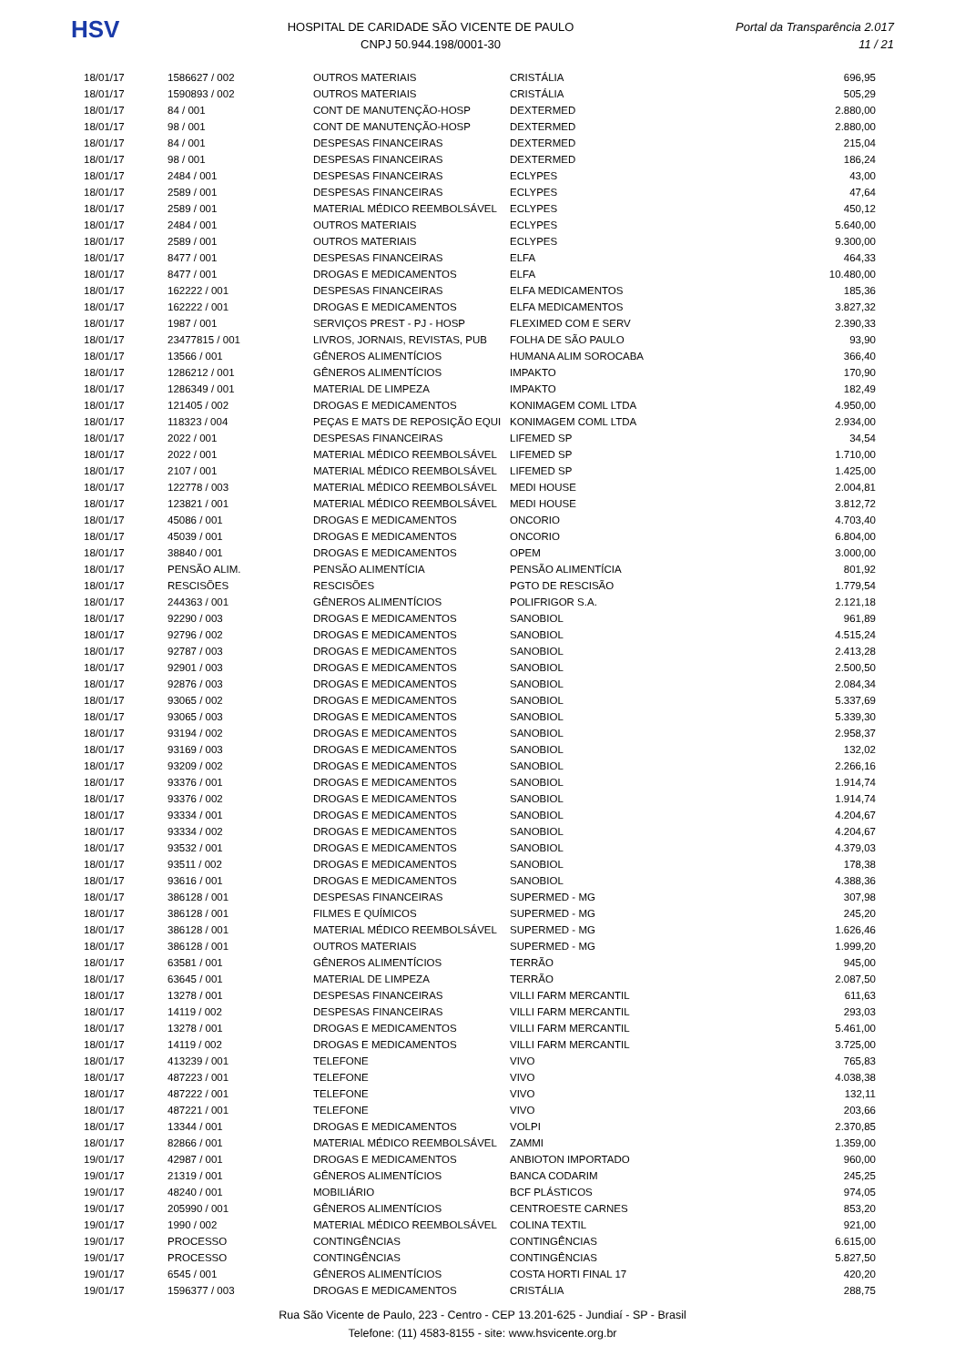HSV
HOSPITAL DE CARIDADE SÃO VICENTE DE PAULO
CNPJ 50.944.198/0001-30
Portal da Transparência 2.017
11 / 21
| 18/01/17 | 1586627 / 002 | OUTROS MATERIAIS | CRISTÁLIA | 696,95 |
| 18/01/17 | 1590893 / 002 | OUTROS MATERIAIS | CRISTÁLIA | 505,29 |
| 18/01/17 | 84 / 001 | CONT DE MANUTENÇÃO-HOSP | DEXTERMED | 2.880,00 |
| 18/01/17 | 98 / 001 | CONT DE MANUTENÇÃO-HOSP | DEXTERMED | 2.880,00 |
| 18/01/17 | 84 / 001 | DESPESAS FINANCEIRAS | DEXTERMED | 215,04 |
| 18/01/17 | 98 / 001 | DESPESAS FINANCEIRAS | DEXTERMED | 186,24 |
| 18/01/17 | 2484 / 001 | DESPESAS FINANCEIRAS | ECLYPES | 43,00 |
| 18/01/17 | 2589 / 001 | DESPESAS FINANCEIRAS | ECLYPES | 47,64 |
| 18/01/17 | 2589 / 001 | MATERIAL MÉDICO REEMBOLSÁVEL | ECLYPES | 450,12 |
| 18/01/17 | 2484 / 001 | OUTROS MATERIAIS | ECLYPES | 5.640,00 |
| 18/01/17 | 2589 / 001 | OUTROS MATERIAIS | ECLYPES | 9.300,00 |
| 18/01/17 | 8477 / 001 | DESPESAS FINANCEIRAS | ELFA | 464,33 |
| 18/01/17 | 8477 / 001 | DROGAS E MEDICAMENTOS | ELFA | 10.480,00 |
| 18/01/17 | 162222 / 001 | DESPESAS FINANCEIRAS | ELFA MEDICAMENTOS | 185,36 |
| 18/01/17 | 162222 / 001 | DROGAS E MEDICAMENTOS | ELFA MEDICAMENTOS | 3.827,32 |
| 18/01/17 | 1987 / 001 | SERVIÇOS PREST - PJ - HOSP | FLEXIMED COM E SERV | 2.390,33 |
| 18/01/17 | 23477815 / 001 | LIVROS, JORNAIS, REVISTAS, PUB | FOLHA DE SÃO PAULO | 93,90 |
| 18/01/17 | 13566 / 001 | GÊNEROS ALIMENTÍCIOS | HUMANA ALIM SOROCABA | 366,40 |
| 18/01/17 | 1286212 / 001 | GÊNEROS ALIMENTÍCIOS | IMPAKTO | 170,90 |
| 18/01/17 | 1286349 / 001 | MATERIAL DE LIMPEZA | IMPAKTO | 182,49 |
| 18/01/17 | 121405 / 002 | DROGAS E MEDICAMENTOS | KONIMAGEM COML LTDA | 4.950,00 |
| 18/01/17 | 118323 / 004 | PEÇAS E MATS DE REPOSIÇÃO EQUI | KONIMAGEM COML LTDA | 2.934,00 |
| 18/01/17 | 2022 / 001 | DESPESAS FINANCEIRAS | LIFEMED SP | 34,54 |
| 18/01/17 | 2022 / 001 | MATERIAL MÉDICO REEMBOLSÁVEL | LIFEMED SP | 1.710,00 |
| 18/01/17 | 2107 / 001 | MATERIAL MÉDICO REEMBOLSÁVEL | LIFEMED SP | 1.425,00 |
| 18/01/17 | 122778 / 003 | MATERIAL MÉDICO REEMBOLSÁVEL | MEDI HOUSE | 2.004,81 |
| 18/01/17 | 123821 / 001 | MATERIAL MÉDICO REEMBOLSÁVEL | MEDI HOUSE | 3.812,72 |
| 18/01/17 | 45086 / 001 | DROGAS E MEDICAMENTOS | ONCORIO | 4.703,40 |
| 18/01/17 | 45039 / 001 | DROGAS E MEDICAMENTOS | ONCORIO | 6.804,00 |
| 18/01/17 | 38840 / 001 | DROGAS E MEDICAMENTOS | OPEM | 3.000,00 |
| 18/01/17 | PENSÃO ALIM. | PENSÃO ALIMENTÍCIA | PENSÃO ALIMENTÍCIA | 801,92 |
| 18/01/17 | RESCISÕES | RESCISÕES | PGTO DE RESCISÃO | 1.779,54 |
| 18/01/17 | 244363 / 001 | GÊNEROS ALIMENTÍCIOS | POLIFRIGOR S.A. | 2.121,18 |
| 18/01/17 | 92290 / 003 | DROGAS E MEDICAMENTOS | SANOBIOL | 961,89 |
| 18/01/17 | 92796 / 002 | DROGAS E MEDICAMENTOS | SANOBIOL | 4.515,24 |
| 18/01/17 | 92787 / 003 | DROGAS E MEDICAMENTOS | SANOBIOL | 2.413,28 |
| 18/01/17 | 92901 / 003 | DROGAS E MEDICAMENTOS | SANOBIOL | 2.500,50 |
| 18/01/17 | 92876 / 003 | DROGAS E MEDICAMENTOS | SANOBIOL | 2.084,34 |
| 18/01/17 | 93065 / 002 | DROGAS E MEDICAMENTOS | SANOBIOL | 5.337,69 |
| 18/01/17 | 93065 / 003 | DROGAS E MEDICAMENTOS | SANOBIOL | 5.339,30 |
| 18/01/17 | 93194 / 002 | DROGAS E MEDICAMENTOS | SANOBIOL | 2.958,37 |
| 18/01/17 | 93169 / 003 | DROGAS E MEDICAMENTOS | SANOBIOL | 132,02 |
| 18/01/17 | 93209 / 002 | DROGAS E MEDICAMENTOS | SANOBIOL | 2.266,16 |
| 18/01/17 | 93376 / 001 | DROGAS E MEDICAMENTOS | SANOBIOL | 1.914,74 |
| 18/01/17 | 93376 / 002 | DROGAS E MEDICAMENTOS | SANOBIOL | 1.914,74 |
| 18/01/17 | 93334 / 001 | DROGAS E MEDICAMENTOS | SANOBIOL | 4.204,67 |
| 18/01/17 | 93334 / 002 | DROGAS E MEDICAMENTOS | SANOBIOL | 4.204,67 |
| 18/01/17 | 93532 / 001 | DROGAS E MEDICAMENTOS | SANOBIOL | 4.379,03 |
| 18/01/17 | 93511 / 002 | DROGAS E MEDICAMENTOS | SANOBIOL | 178,38 |
| 18/01/17 | 93616 / 001 | DROGAS E MEDICAMENTOS | SANOBIOL | 4.388,36 |
| 18/01/17 | 386128 / 001 | DESPESAS FINANCEIRAS | SUPERMED - MG | 307,98 |
| 18/01/17 | 386128 / 001 | FILMES E QUÍMICOS | SUPERMED - MG | 245,20 |
| 18/01/17 | 386128 / 001 | MATERIAL MÉDICO REEMBOLSÁVEL | SUPERMED - MG | 1.626,46 |
| 18/01/17 | 386128 / 001 | OUTROS MATERIAIS | SUPERMED - MG | 1.999,20 |
| 18/01/17 | 63581 / 001 | GÊNEROS ALIMENTÍCIOS | TERRÃO | 945,00 |
| 18/01/17 | 63645 / 001 | MATERIAL DE LIMPEZA | TERRÃO | 2.087,50 |
| 18/01/17 | 13278 / 001 | DESPESAS FINANCEIRAS | VILLI FARM MERCANTIL | 611,63 |
| 18/01/17 | 14119 / 002 | DESPESAS FINANCEIRAS | VILLI FARM MERCANTIL | 293,03 |
| 18/01/17 | 13278 / 001 | DROGAS E MEDICAMENTOS | VILLI FARM MERCANTIL | 5.461,00 |
| 18/01/17 | 14119 / 002 | DROGAS E MEDICAMENTOS | VILLI FARM MERCANTIL | 3.725,00 |
| 18/01/17 | 413239 / 001 | TELEFONE | VIVO | 765,83 |
| 18/01/17 | 487223 / 001 | TELEFONE | VIVO | 4.038,38 |
| 18/01/17 | 487222 / 001 | TELEFONE | VIVO | 132,11 |
| 18/01/17 | 487221 / 001 | TELEFONE | VIVO | 203,66 |
| 18/01/17 | 13344 / 001 | DROGAS E MEDICAMENTOS | VOLPI | 2.370,85 |
| 18/01/17 | 82866 / 001 | MATERIAL MÉDICO REEMBOLSÁVEL | ZAMMI | 1.359,00 |
| 19/01/17 | 42987 / 001 | DROGAS E MEDICAMENTOS | ANBIOTON IMPORTADO | 960,00 |
| 19/01/17 | 21319 / 001 | GÊNEROS ALIMENTÍCIOS | BANCA CODARIM | 245,25 |
| 19/01/17 | 48240 / 001 | MOBILIÁRIO | BCF PLÁSTICOS | 974,05 |
| 19/01/17 | 205990 / 001 | GÊNEROS ALIMENTÍCIOS | CENTROESTE CARNES | 853,20 |
| 19/01/17 | 1990 / 002 | MATERIAL MÉDICO REEMBOLSÁVEL | COLINA TEXTIL | 921,00 |
| 19/01/17 | PROCESSO | CONTINGÊNCIAS | CONTINGÊNCIAS | 6.615,00 |
| 19/01/17 | PROCESSO | CONTINGÊNCIAS | CONTINGÊNCIAS | 5.827,50 |
| 19/01/17 | 6545 / 001 | GÊNEROS ALIMENTÍCIOS | COSTA HORTI FINAL 17 | 420,20 |
| 19/01/17 | 1596377 / 003 | DROGAS E MEDICAMENTOS | CRISTÁLIA | 288,75 |
Rua São Vicente de Paulo, 223 - Centro - CEP 13.201-625 - Jundiaí - SP - Brasil
Telefone: (11) 4583-8155 - site: www.hsvicente.org.br